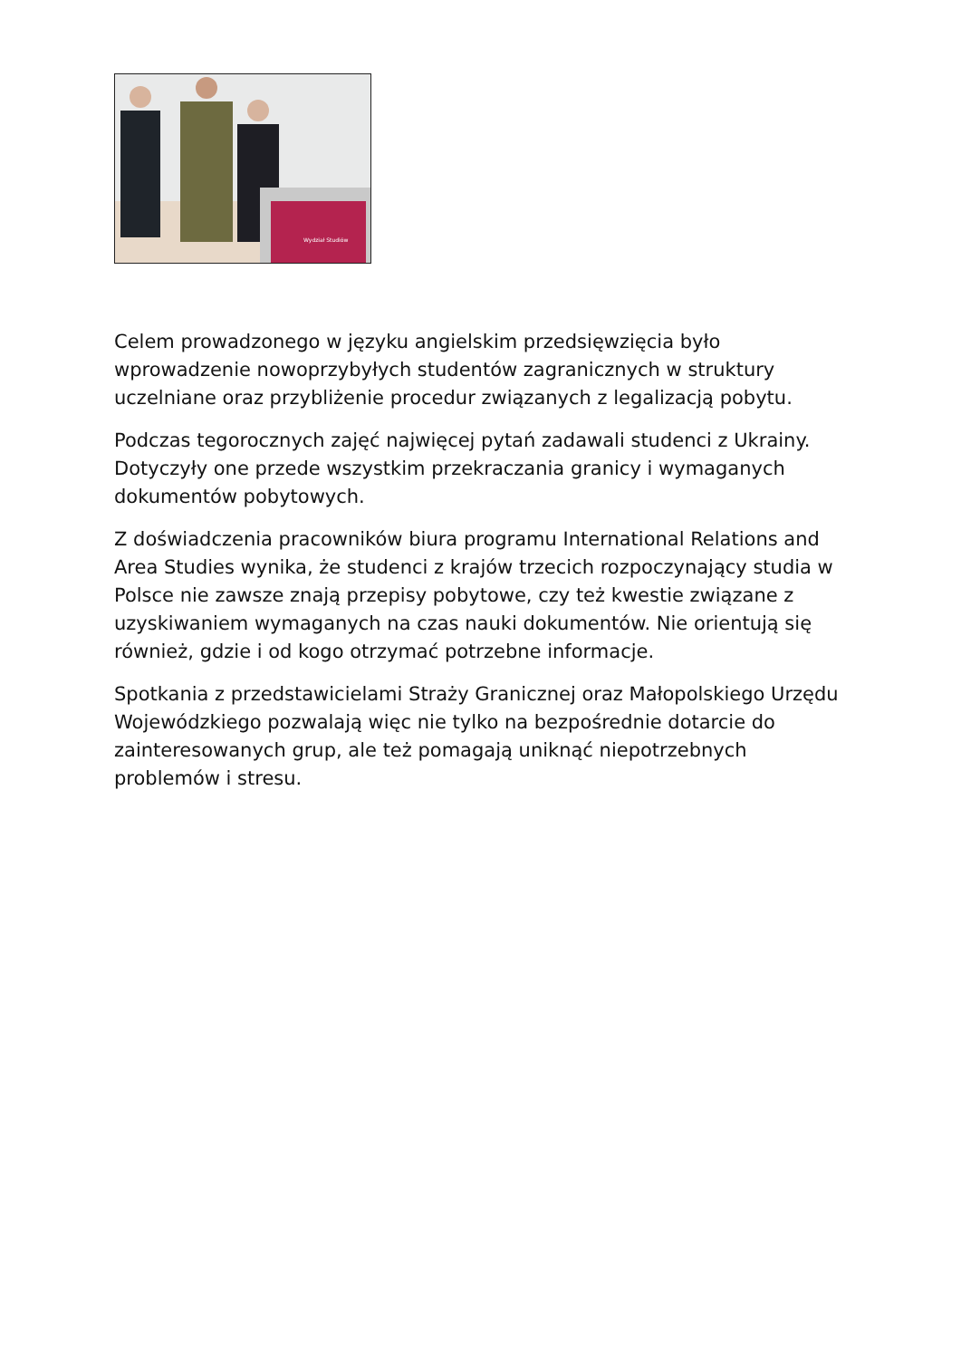Wydział Studiów
Celem prowadzonego w języku angielskim przedsięwzięcia było wprowadzenie nowoprzybyłych studentów zagranicznych w struktury uczelniane oraz przybliżenie procedur związanych z legalizacją pobytu.
Podczas tegorocznych zajęć najwięcej pytań zadawali studenci z Ukrainy. Dotyczyły one przede wszystkim przekraczania granicy i wymaganych dokumentów pobytowych.
Z doświadczenia pracowników biura programu International Relations and Area Studies wynika, że studenci z krajów trzecich rozpoczynający studia w Polsce nie zawsze znają przepisy pobytowe, czy też kwestie związane z uzyskiwaniem wymaganych na czas nauki dokumentów. Nie orientują się również, gdzie i od kogo otrzymać potrzebne informacje.
Spotkania z przedstawicielami Straży Granicznej oraz Małopolskiego Urzędu Wojewódzkiego pozwalają więc nie tylko na bezpośrednie dotarcie do zainteresowanych grup, ale też pomagają uniknąć niepotrzebnych problemów i stresu.